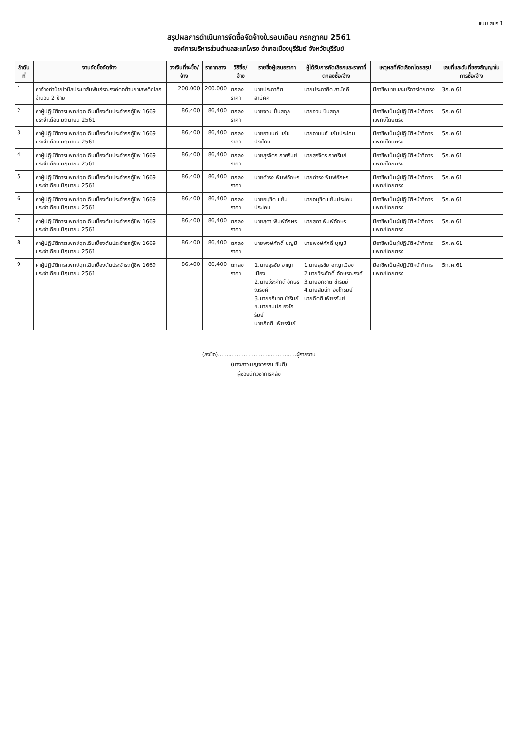แบบ สขร.1
สรุปผลการดำเนินการจัดซื้อจัดจ้างในรอบเดือน กรกฎาคม 2561
องค์การบริหารส่วนตำบลสะแกโพรง อำเภอเมืองบุรีรัมย์ จังหวัดบุรีรัมย์
| ลำดับที่ | งานจัดซื้อจัดจ้าง | วงเงินที่จะซื้อ/จ้าง | ราคากลาง | วิธีซื้อ/จ้าง | รายชื่อผู้เสนอราคา | ผู้ได้รับการคัดเลือกและราคาที่ตกลงซื้อ/จ้าง | เหตุผลที่คัดเลือกโดยสรุป | เลขที่และวันที่ของสัญญาในการซื้อ/จ้าง |
| --- | --- | --- | --- | --- | --- | --- | --- | --- |
| 1 | ค่าจ้างทำป้ายไวนิลประชาสัมพันธ์รณรงค์ต่อต้านยาเสพติดโลก จำนวน 2 ป้าย | 200.000 | 200.000 | ตกลงราคา | นายประกาศิต สามัคคี | นายประกาศิต สามัคคี | มีอาชีพขายและบริการโดยตรง | 3ก.ค.61 |
| 2 | ค่าผู้ปฏิบัติการแพทย์ฉุกเฉินเบื้องต้นประจำรถกู้ชีพ 1669 ประจำเดือน มิถุนายน 2561 | 86,400 | 86,400 | ตกลงราคา | นายจวน ปิ่นสกุล | นายจวน ปิ่นสกุล | มีอาชีพเป็นผู้ปฏิบัติหน้าที่การแพทย์โดยตรง | 5ก.ค.61 |
| 3 | ค่าผู้ปฏิบัติการแพทย์ฉุกเฉินเบื้องต้นประจำรถกู้ชีพ 1669 ประจำเดือน มิถุนายน 2561 | 86,400 | 86,400 | ตกลงราคา | นายอานนท์ แย้มประโคน | นายอานนท์ แย้มประโคน | มีอาชีพเป็นผู้ปฏิบัติหน้าที่การแพทย์โดยตรง | 5ก.ค.61 |
| 4 | ค่าผู้ปฏิบัติการแพทย์ฉุกเฉินเบื้องต้นประจำรถกู้ชีพ 1669 ประจำเดือน มิถุนายน 2561 | 86,400 | 86,400 | ตกลงราคา | นายสุรจิตร กาศรีมย์ | นายสุรจิตร กาศรีมย์ | มีอาชีพเป็นผู้ปฏิบัติหน้าที่การแพทย์โดยตรง | 5ก.ค.61 |
| 5 | ค่าผู้ปฏิบัติการแพทย์ฉุกเฉินเบื้องต้นประจำรถกู้ชีพ 1669 ประจำเดือน มิถุนายน 2561 | 86,400 | 86,400 | ตกลงราคา | นายดำรง พิมพ์อักษร | นายดำรง พิมพ์อักษร | มีอาชีพเป็นผู้ปฏิบัติหน้าที่การแพทย์โดยตรง | 5ก.ค.61 |
| 6 | ค่าผู้ปฏิบัติการแพทย์ฉุกเฉินเบื้องต้นประจำรถกู้ชีพ 1669 ประจำเดือน มิถุนายน 2561 | 86,400 | 86,400 | ตกลงราคา | นายอนุชิต แย้มประโคน | นายอนุชิต แย้มประโคน | มีอาชีพเป็นผู้ปฏิบัติหน้าที่การแพทย์โดยตรง | 5ก.ค.61 |
| 7 | ค่าผู้ปฏิบัติการแพทย์ฉุกเฉินเบื้องต้นประจำรถกู้ชีพ 1669 ประจำเดือน มิถุนายน 2561 | 86,400 | 86,400 | ตกลงราคา | นายสุดา พิมพ์อักษร | นายสุดา พิมพ์อักษร | มีอาชีพเป็นผู้ปฏิบัติหน้าที่การแพทย์โดยตรง | 5ก.ค.61 |
| 8 | ค่าผู้ปฏิบัติการแพทย์ฉุกเฉินเบื้องต้นประจำรถกู้ชีพ 1669 ประจำเดือน มิถุนายน 2561 | 86,400 | 86,400 | ตกลงราคา | นายพงษ์ศักดิ์ บุญมี | นายพงษ์ศักดิ์ บุญมี | มีอาชีพเป็นผู้ปฏิบัติหน้าที่การแพทย์โดยตรง | 5ก.ค.61 |
| 9 | ค่าผู้ปฏิบัติการแพทย์ฉุกเฉินเบื้องต้นประจำรถกู้ชีพ 1669 ประจำเดือน มิถุนายน 2561 | 86,400 | 86,400 | ตกลงราคา | 1.นายสุรชัย อาญาเมือง 2.นายวีระศักดิ์ อักษรณรงค์ 3.นายอภิชาต ชำริมย์ 4.นายสมนึก อิงโกรัมย์ นายกิตติ เพียรรัมย์ | 1.นายสุรชัย อาญาเมือง 2.นายวีระศักดิ์ อักษรณรงค์ 3.นายอภิชาต ชำริมย์ 4.นายสมนึก อิงโกรัมย์ นายกิตติ เพียรรัมย์ | มีอาชีพเป็นผู้ปฏิบัติหน้าที่การแพทย์โดยตรง | 5ก.ค.61 |
(ลงชื่อ)..............................................ผู้รายงาน
(นางสาวเบญจวรรณ ขันติ)
ผู้ช่วยนักวิชาการคลัง